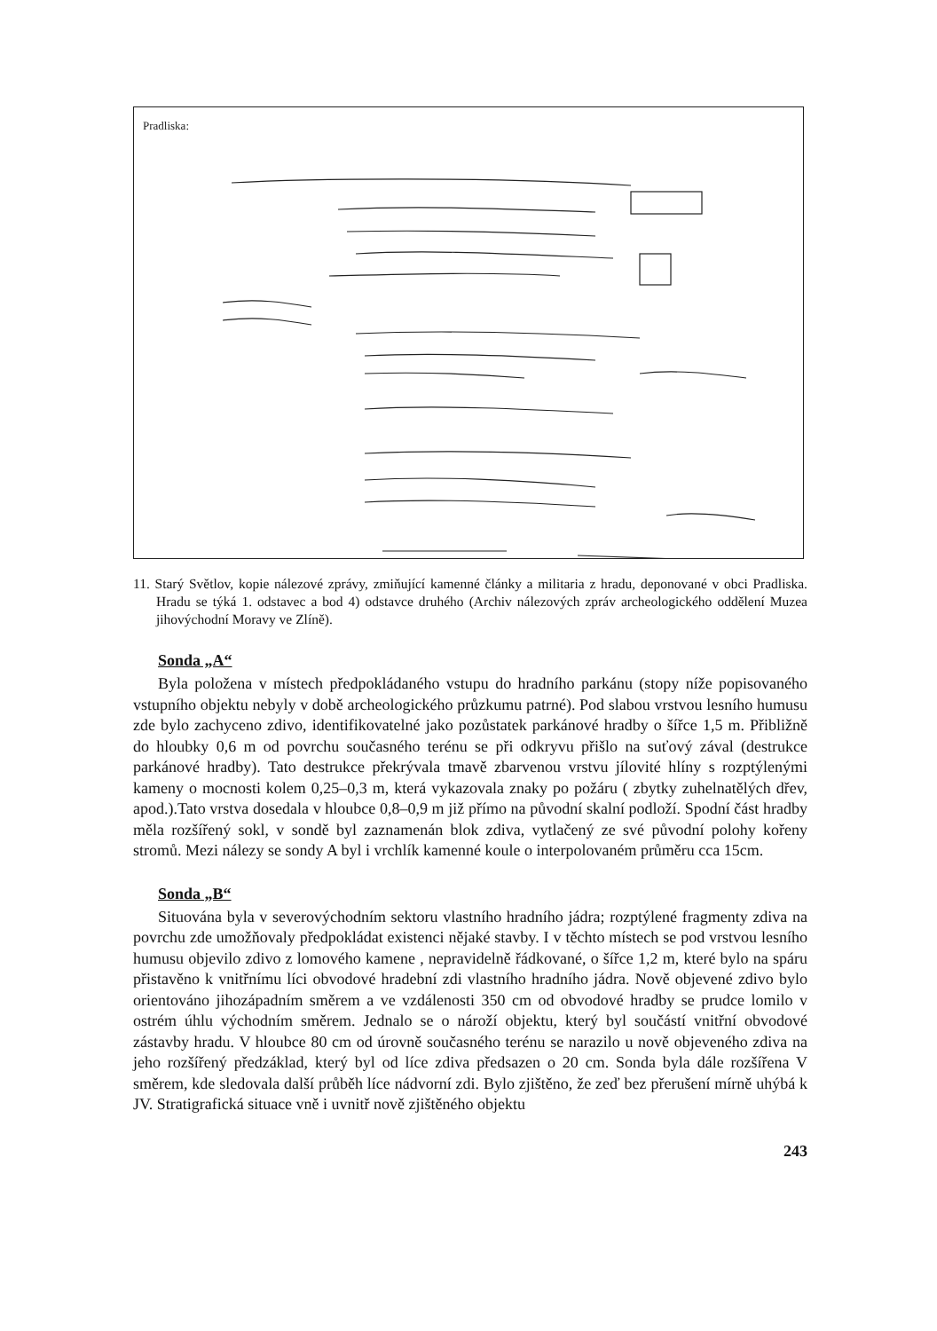Pradliska:
11. Starý Světlov, kopie nálezové zprávy, zmiňující kamenné články a militaria z hradu, deponované v obci Pradliska. Hradu se týká 1. odstavec a bod 4) odstavce druhého (Archiv nálezových zpráv archeologického oddělení Muzea jihovýchodní Moravy ve Zlíně).
Sonda „A“
Byla položena v místech předpokládaného vstupu do hradního parkánu (stopy níže popisovaného vstupního objektu nebyly v době archeologického průzkumu patrné). Pod slabou vrstvou lesního humusu zde bylo zachyceno zdivo, identifikovatelné jako pozůstatek parkánové hradby o šířce 1,5 m. Přibližně do hloubky 0,6 m od povrchu současného terénu se při odkryvu přišlo na suťový zával (destrukce parkánové hradby). Tato destrukce překrývala tmavě zbarvenou vrstvu jílovité hlíny s rozptýlenými kameny o mocnosti kolem 0,25–0,3 m, která vykazovala znaky po požáru ( zbytky zuhelnatělých dřev, apod.).Tato vrstva dosedala v hloubce 0,8–0,9 m již přímo na původní skalní podloží. Spodní část hradby měla rozšířený sokl, v sondě byl zaznamenán blok zdiva, vytlačený ze své původní polohy kořeny stromů. Mezi nálezy se sondy A byl i vrchlík kamenné koule o interpolovaném průměru cca 15cm.
Sonda „B“
Situována byla v severovýchodním sektoru vlastního hradního jádra; rozptýlené fragmenty zdiva na povrchu zde umožňovaly předpokládat existenci nějaké stavby. I v těchto místech se pod vrstvou lesního humusu objevilo zdivo z lomového kamene , nepravidelně řádkované, o šířce 1,2 m, které bylo na spáru přistavěno k vnitřnímu líci obvodové hradební zdi vlastního hradního jádra. Nově objevené zdivo bylo orientováno jihozápadním směrem a ve vzdálenosti 350 cm od obvodové hradby se prudce lomilo v ostrém úhlu východním směrem. Jednalo se o nároží objektu, který byl součástí vnitřní obvodové zástavby hradu. V hloubce 80 cm od úrovně současného terénu se narazilo u nově objeveného zdiva na jeho rozšířený předzáklad, který byl od líce zdiva předsazen o 20 cm. Sonda byla dále rozšířena V směrem, kde sledovala další průběh líce nádvorní zdi. Bylo zjištěno, že zeď bez přerušení mírně uhýbá k JV. Stratigrafická situace vně i uvnitř nově zjištěného objektu
243